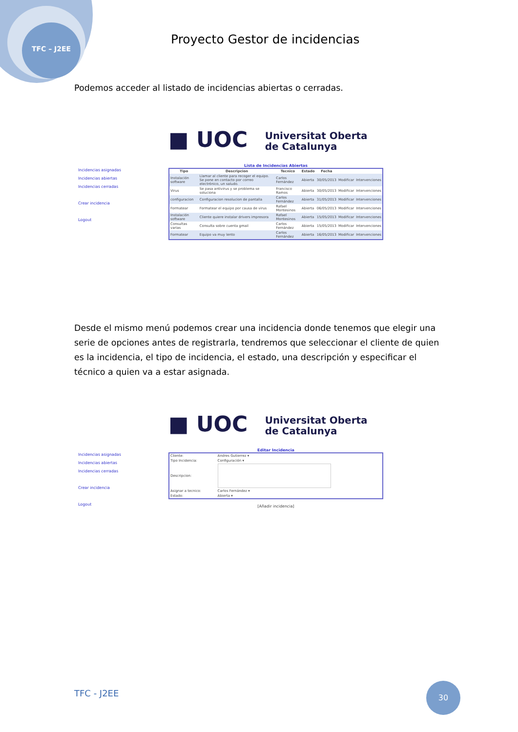TFC – J2EE
Proyecto Gestor de incidencias
Podemos acceder al listado de incidencias abiertas o cerradas.
■ UOC Universitat Oberta
de Catalunya
Incidencias asignadas
Incidencias abiertas
Incidencias cerradas
Crear incidencia
Logout
Lista de Incidencias Abiertas
| Tipo | Descripcion | Tecnico | Estado | Fecha | | |
| --- | --- | --- | --- | --- | --- | --- |
| Instalación software | Llamar al cliente para recoger el equipo. Se pone en contacto por correo electrónico, un saludo. | Carlos Fernández | Abierta | 30/05/2013 | Modificar | Intervenciones |
| Virus | Se pasa antivirus y se problema se soluciona | Francisco Ramos | Abierta | 30/05/2013 | Modificar | Intervenciones |
| configuracion | Configuracion resolucion de pantalla | Carlos Fernández | Abierta | 31/05/2013 | Modificar | Intervenciones |
| Formatear | Formatear el equipo por causa de virus | Rafael Montesinos | Abierta | 06/05/2013 | Modificar | Intervenciones |
| Instalación software | Cliente quiere instalar drivers impresora | Rafael Montesinos | Abierta | 15/05/2013 | Modificar | Intervenciones |
| Consultas varias | Consulta sobre cuenta gmail | Carlos Fernández | Abierta | 15/05/2013 | Modificar | Intervenciones |
| Formatear | Equipo va muy lento | Carlos Fernández | Abierta | 16/05/2013 | Modificar | Intervenciones |
Desde el mismo menú podemos crear una incidencia donde tenemos que elegir una serie de opciones antes de registrarla, tendremos que seleccionar el cliente de quien es la incidencia, el tipo de incidencia, el estado, una descripción y especificar el técnico a quien va a estar asignada.
■ UOC Universitat Oberta
de Catalunya
Incidencias asignadas
Incidencias abiertas
Incidencias cerradas
Crear incidencia
Logout
Editar Incidencia
| Cliente: | Andres Gutierrez ▾ |
| Tipo Incidencia: | Configuración ▾ |
| Descripcion: | |
| Asignar a tecnico: | Carlos Fernández ▾ |
| Estado: | Abierta ▾ |
[Añadir incidencia]
TFC - J2EE
30